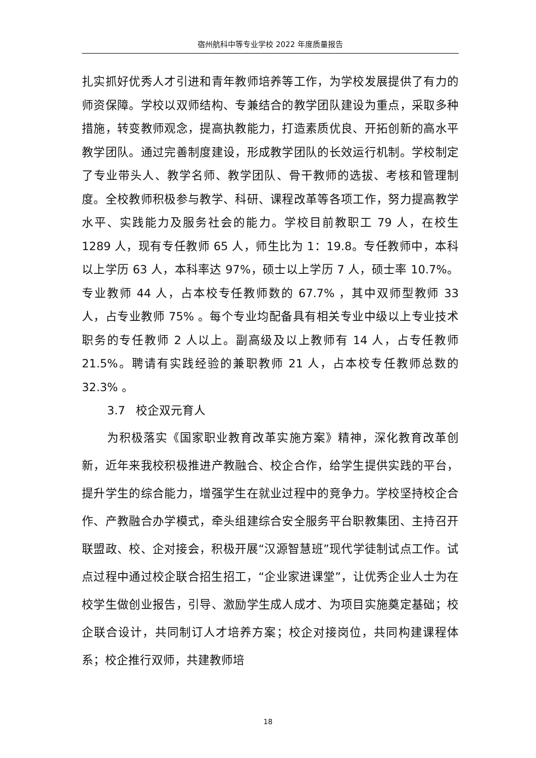宿州航科中等专业学校 2022 年度质量报告
扎实抓好优秀人才引进和青年教师培养等工作，为学校发展提供了有力的师资保障。学校以双师结构、专兼结合的教学团队建设为重点，采取多种措施，转变教师观念，提高执教能力，打造素质优良、开拓创新的高水平教学团队。通过完善制度建设，形成教学团队的长效运行机制。学校制定了专业带头人、教学名师、教学团队、骨干教师的选拔、考核和管理制度。全校教师积极参与教学、科研、课程改革等各项工作，努力提高教学水平、实践能力及服务社会的能力。学校目前教职工 79 人，在校生 1289 人，现有专任教师 65 人，师生比为 1：19.8。专任教师中，本科以上学历 63 人，本科率达 97%，硕士以上学历 7 人，硕士率 10.7%。专业教师 44 人，占本校专任教师数的 67.7% ，其中双师型教师 33 人，占专业教师 75% 。每个专业均配备具有相关专业中级以上专业技术职务的专任教师 2 人以上。副高级及以上教师有 14 人，占专任教师 21.5%。聘请有实践经验的兼职教师 21 人，占本校专任教师总数的 32.3% 。
3.7 校企双元育人
为积极落实《国家职业教育改革实施方案》精神，深化教育改革创新，近年来我校积极推进产教融合、校企合作，给学生提供实践的平台，提升学生的综合能力，增强学生在就业过程中的竞争力。学校坚持校企合作、产教融合办学模式，牵头组建综合安全服务平台职教集团、主持召开联盟政、校、企对接会，积极开展“汉源智慧班”现代学徒制试点工作。试点过程中通过校企联合招生招工，“企业家进课堂”，让优秀企业人士为在校学生做创业报告，引导、激励学生成人成才、为项目实施奠定基础；校企联合设计，共同制订人才培养方案；校企对接岗位，共同构建课程体系；校企推行双师，共建教师培
18